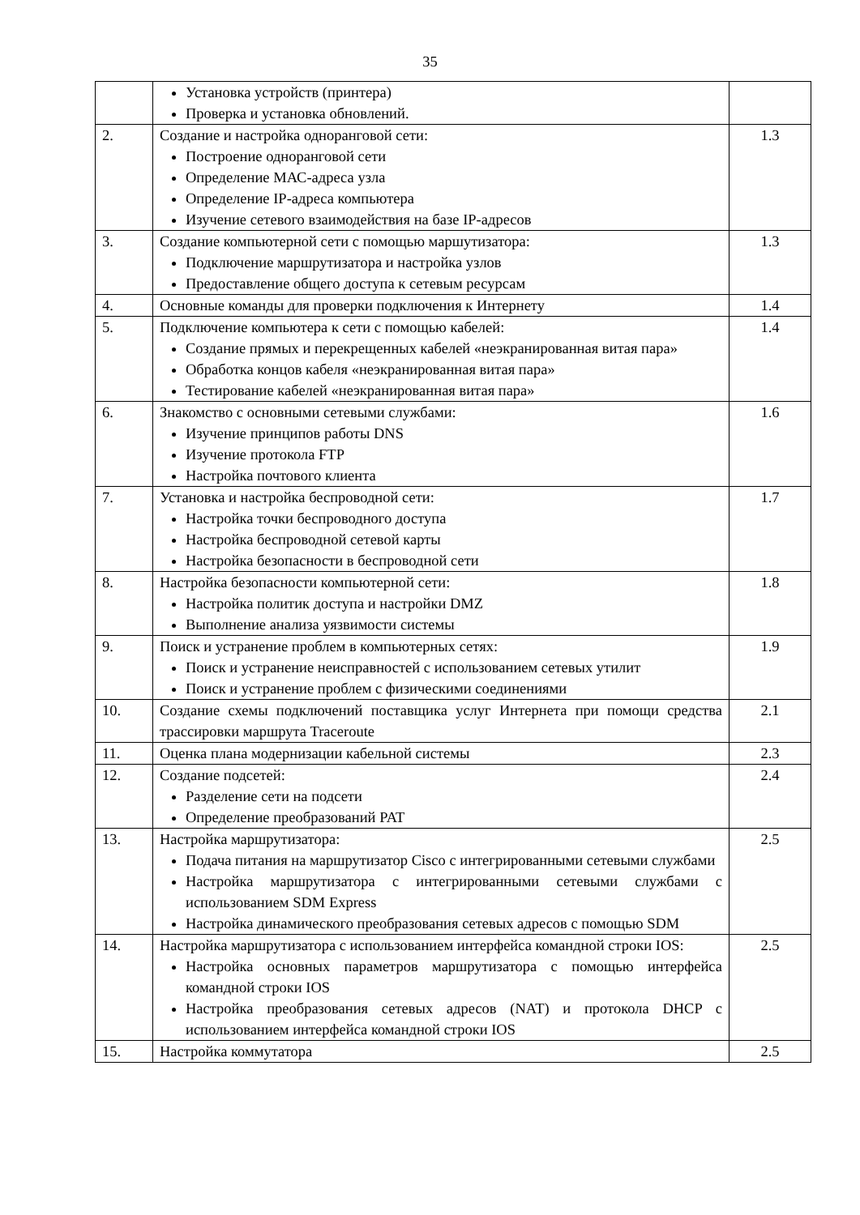35
| | Установка устройств (принтера) Проверка и установка обновлений. | |
| 2. | Создание и настройка одноранговой сети: Построение одноранговой сети Определение МАС-адреса узла Определение IP-адреса компьютера Изучение сетевого взаимодействия на базе IP-адресов | 1.3 |
| 3. | Создание компьютерной сети с помощью маршутизатора: Подключение маршрутизатора и настройка узлов Предоставление общего доступа к сетевым ресурсам | 1.3 |
| 4. | Основные команды для проверки подключения к Интернету | 1.4 |
| 5. | Подключение компьютера к сети с помощью кабелей: Создание прямых и перекрещенных кабелей «неэкранированная витая пара» Обработка концов кабеля «неэкранированная витая пара» Тестирование кабелей «неэкранированная витая пара» | 1.4 |
| 6. | Знакомство с основными сетевыми службами: Изучение принципов работы DNS Изучение протокола FTP Настройка почтового клиента | 1.6 |
| 7. | Установка и настройка беспроводной сети: Настройка точки беспроводного доступа Настройка беспроводной сетевой карты Настройка безопасности в беспроводной сети | 1.7 |
| 8. | Настройка безопасности компьютерной сети: Настройка политик доступа и настройки DMZ Выполнение анализа уязвимости системы | 1.8 |
| 9. | Поиск и устранение проблем в компьютерных сетях: Поиск и устранение неисправностей с использованием сетевых утилит Поиск и устранение проблем с физическими соединениями | 1.9 |
| 10. | Создание схемы подключений поставщика услуг Интернета при помощи средства трассировки маршрута Traceroute | 2.1 |
| 11. | Оценка плана модернизации кабельной системы | 2.3 |
| 12. | Создание подсетей: Разделение сети на подсети Определение преобразований PAT | 2.4 |
| 13. | Настройка маршрутизатора: Подача питания на маршрутизатор Cisco с интегрированными сетевыми службами Настройка маршрутизатора с интегрированными сетевыми службами с использованием SDM Express Настройка динамического преобразования сетевых адресов с помощью SDM | 2.5 |
| 14. | Настройка маршрутизатора с использованием интерфейса командной строки IOS: Настройка основных параметров маршрутизатора с помощью интерфейса командной строки IOS Настройка преобразования сетевых адресов (NAT) и протокола DHCP с использованием интерфейса командной строки IOS | 2.5 |
| 15. | Настройка коммутатора | 2.5 |